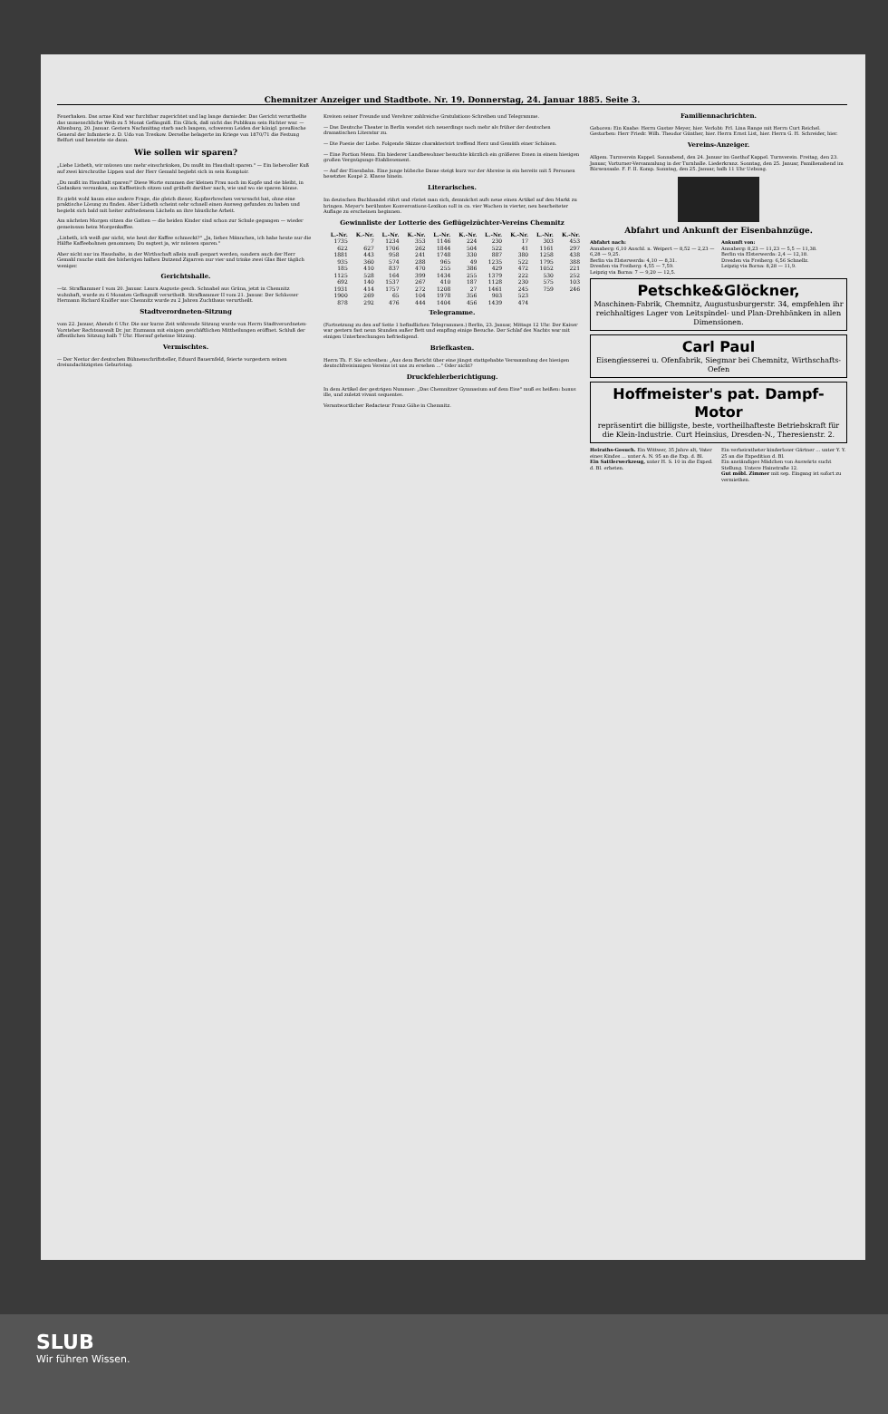Chemnitzer Anzeiger und Stadtbote. Nr. 19. Donnerstag, 24. Januar 1885. Seite 3.
Feuerhaken. Das arme Kind war furchtbar zugerichtet und lag lange darnieder. Das Gericht verurtheilte das unmenschliche Weib zu 5 Monat Gefängniß. Ein Glück, daß nicht das Publikum sein Richter war. — Altenburg, 20. Januar. Gestern Nachmittag starb nach langem, schwerem Leiden der königl. preußische General der Infanterie z. D. Udo von Treskow. Derselbe belagerte im Kriege von 1870/71 die Festung Belfort und besetzte sie dann.
Wie sollen wir sparen?
„Liebe Lisbeth, wir müssen uns mehr einschränken, Du mußt im Haushalt sparen." — Ein liebevoller Kuß auf zwei kirschrothe Lippen und der Herr Gemahl begiebt sich in sein Komptoir.
„Du mußt im Haushalt sparen!" Diese Worte summen der kleinen Frau noch im Kopfe und sie bleibt, in Gedanken versunken, am Kaffeetisch sitzen und grübelt darüber nach, wie und wo sie sparen könne.
Es giebt wohl kaum eine andere Frage, die gleich dieser, Kopfzerbrechen verursacht hat, ohne eine praktische Lösung zu finden. Aber Lisbeth scheint sehr schnell einen Ausweg gefunden zu haben und begiebt sich bald mit heiter zufriedenem Lächeln an ihre häusliche Arbeit.
Am nächsten Morgen sitzen die Gatten — die beiden Kinder sind schon zur Schule gegangen — wieder gemeinsam beim Morgenkaffee.
„Lisbeth, ich weiß gar nicht, wie heut der Kaffee schmeckt?" „Ja, liebes Männchen, ich habe heute nur die Hälfte Kaffeebohnen genommen; Du sagtest ja, wir müssen sparen."
Aber nicht nur im Haushalte, in der Wirthschaft allein muß gespart werden, sondern auch der Herr Gemahl rauche statt des bisherigen halben Dutzend Zigarren nur vier und trinke zwei Glas Bier täglich weniger.
Gerichtshalle.
—tz. Strafkammer I vom 20. Januar. Laura Auguste gesch. Schnabel aus Grüna, jetzt in Chemnitz wohnhaft, wurde zu 6 Monaten Gefängniß verurtheilt. Strafkammer II vom 21. Januar. Der Schlosser Hermann Richard Knöfler aus Chemnitz wurde zu 2 Jahren Zuchthaus verurtheilt.
Stadtverordneten-Sitzung
vom 22. Januar, Abends 6 Uhr. Die nur kurze Zeit währende Sitzung wurde von Herrn Stadtverordneten-Vorsteher Rechtsanwalt Dr. jur. Enzmann mit einigen geschäftlichen Mittheilungen eröffnet. Schluß der öffentlichen Sitzung halb 7 Uhr. Hierauf geheime Sitzung.
Vermischtes.
— Der Nestor der deutschen Bühnenschriftsteller, Eduard Bauernfeld, feierte vorgestern seinen dreiundachtzigsten Geburtstag.
Kreisen seiner Freunde und Verehrer zahlreiche Gratulations-Schreiben und Telegramme.
— Das Deutsche Theater in Berlin wendet sich neuerdings noch mehr als früher der deutschen dramatischen Literatur zu.
— Die Poesie der Liebe. Folgende Skizze charakterisirt treffend Herz und Gemüth einer Schönen.
— Eine Portion Menu. Ein biederer Landbewohner besuchte kürzlich ein größeres Essen in einem hiesigen großen Vergnügungs-Etablissement.
— Auf der Eisenbahn. Eine junge hübsche Dame steigt kurz vor der Abreise in ein bereits mit 5 Personen besetztes Koupé 2. Klasse hinein.
Literarisches.
Im deutschen Buchhandel rührt und rüstet man sich, demnächst aufs neue einen Artikel auf den Markt zu bringen. Meyer's berühmtes Konversations-Lexikon soll in ca. vier Wochen in vierter, neu bearbeiteter Auflage zu erscheinen beginnen.
Gewinnliste der Lotterie des Geflügelzüchter-Vereins Chemnitz
| L.-Nr. | K.-Nr. | L.-Nr. | K.-Nr. | L.-Nr. | K.-Nr. | L.-Nr. | K.-Nr. | L.-Nr. | K.-Nr. |
| --- | --- | --- | --- | --- | --- | --- | --- | --- | --- |
| 1735 | 7 | 1234 | 353 | 1146 | 224 | 230 | 17 | 303 | 453 |
| 622 | 627 | 1706 | 262 | 1844 | 504 | 522 | 41 | 1161 | 297 |
| 1881 | 443 | 958 | 241 | 1748 | 330 | 887 | 380 | 1258 | 438 |
| 935 | 360 | 574 | 288 | 965 | 49 | 1235 | 522 | 1795 | 388 |
| 185 | 410 | 837 | 470 | 255 | 386 | 429 | 472 | 1052 | 221 |
| 1125 | 528 | 164 | 399 | 1434 | 255 | 1379 | 222 | 530 | 252 |
| 692 | 140 | 1537 | 267 | 410 | 187 | 1128 | 230 | 575 | 103 |
| 1931 | 414 | 1757 | 272 | 1208 | 27 | 1461 | 245 | 759 | 246 |
| 1900 | 269 | 65 | 104 | 1978 | 356 | 903 | 523 | | |
| 878 | 292 | 476 | 444 | 1404 | 456 | 1439 | 474 | | |
Telegramme.
(Fortsetzung zu den auf Seite 1 befindlichen Telegrammen.) Berlin, 23. Januar, Mittags 12 Uhr. Der Kaiser war gestern fast neun Stunden außer Bett und empfing einige Besuche. Der Schlaf des Nachts war mit einigen Unterbrechungen befriedigend.
Briefkasten.
Herrn Th. F. Sie schreiben: „Aus dem Bericht über eine jüngst stattgehabte Versammlung des hiesigen deutschfreisinnigen Vereins ist uns zu ersehen ..." Oder nicht?
Druckfehlerberichtigung.
In dem Artikel der gestrigen Nummer: „Das Chemnitzer Gymnasium auf dem Eise" muß es heißen: bonus ille, und zuletzt vivant sequentes.
Verantwortlicher Redacteur Franz Göhe in Chemnitz.
Familiennachrichten.
Geboren: Ein Knabe: Herrn Gustav Meyer, hier. Verlobt: Frl. Lina Range mit Herrn Curt Reichel. Gestorben: Herr Friedr. Wilh. Theodor Günther, hier. Herrn Ernst List, hier. Herrn G. H. Schreider, hier.
Vereins-Anzeiger.
Allgem. Turnverein Kappel. Sonnabend, den 24. Januar im Gasthof Kappel. Turnverein. Freitag, den 23. Januar, Vorturner-Versammlung in der Turnhalle. Liederkranz. Sonntag, den 25. Januar, Familienabend im Börsensaale. F. F. II. Komp. Sonntag, den 25. Januar, halb 11 Uhr Uebung.
Abfahrt und Ankunft der Eisenbahnzüge.
Abfahrt nach:
Annaberg: 6,10 Anschl. n. Weipert — 8,52 — 2,23 — 6,28 — 9,25.
Berlin via Elsterwerda: 4,10 — 8,31.
Dresden via Freiberg: 4,55 — 7,59.
Leipzig via Borna: 7 — 9,20 — 12,5.
Ankunft von:
Annaberg: 8,23 — 11,23 — 5,5 — 11,38.
Berlin via Elsterwerda: 2,4 — 12,18.
Dresden via Freiberg: 6,56 Schnellz.
Leipzig via Borna: 8,28 — 11,9.
Petschke&Glöckner,
Maschinen-Fabrik, Chemnitz, Augustusburgerstr. 34, empfehlen ihr reichhaltiges Lager von Leitspindel- und Plan-Drehbänken in allen Dimensionen.
Carl Paul
Eisengiesserei u. Ofenfabrik, Siegmar bei Chemnitz, Wirthschafts-Oefen
Hoffmeister's pat. Dampf-Motor
repräsentirt die billigste, beste, vortheilhafteste Betriebskraft für die Klein-Industrie. Curt Heinsius, Dresden-N., Theresienstr. 2.
Heiraths-Gesuch. Ein Wittwer, 35 Jahre alt, Vater eines Kindes ... unter A. N. 95 an die Exp. d. Bl.
Ein Sattlerwerkzeug, unter H. S. 10 in die Exped. d. Bl. erbeten.
Ein verheiratheter kinderloser Gärtner ... unter Y. Y. 25 an die Expedition d. Bl.
Ein anständiges Mädchen von Auswärts sucht Stellung. Untere Hainstraße 12.
Gut möbl. Zimmer mit sep. Eingang ist sofort zu vermiethen.
SLUB
Wir führen Wissen.